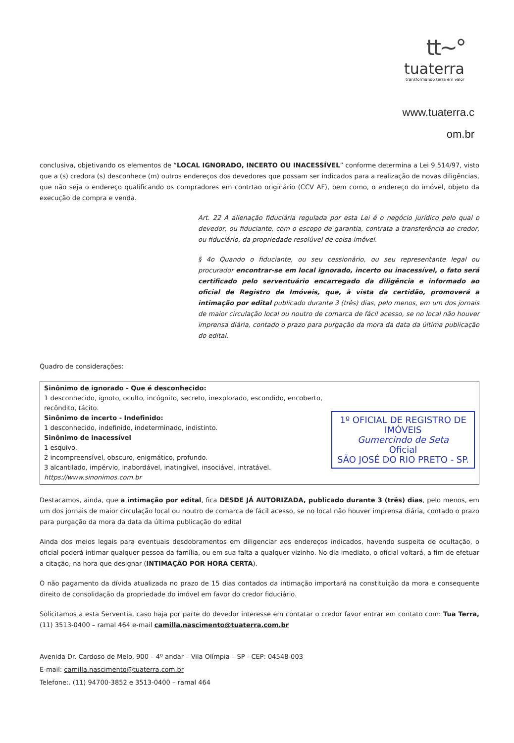tt~°
tuaterra
transformando terra em valor
www.tuaterra.c
om.br
conclusiva, objetivando os elementos de “LOCAL IGNORADO, INCERTO OU INACESSÍVEL” conforme determina a Lei 9.514/97, visto que a (s) credora (s) desconhece (m) outros endereços dos devedores que possam ser indicados para a realização de novas diligências, que não seja o endereço qualificando os compradores em contrtao originário (CCV AF), bem como, o endereço do imóvel, objeto da execução de compra e venda.
Art. 22 A alienação fiduciária regulada por esta Lei é o negócio jurídico pelo qual o devedor, ou fiduciante, com o escopo de garantia, contrata a transferência ao credor, ou fiduciário, da propriedade resolúvel de coisa imóvel.
§ 4o Quando o fiduciante, ou seu cessionário, ou seu representante legal ou procurador encontrar-se em local ignorado, incerto ou inacessível, o fato será certificado pelo serventuário encarregado da diligência e informado ao oficial de Registro de Imóveis, que, à vista da certidão, promoverá a intimação por edital publicado durante 3 (três) dias, pelo menos, em um dos jornais de maior circulação local ou noutro de comarca de fácil acesso, se no local não houver imprensa diária, contado o prazo para purgação da mora da data da última publicação do edital.
Quadro de considerações:
| Sinônimo de ignorado - Que é desconhecido: 1 desconhecido, ignoto, oculto, incógnito, secreto, inexplorado, escondido, encoberto, recôndito, tácito. Sinônimo de incerto - Indefinido: 1 desconhecido, indefinido, indeterminado, indistinto. Sinônimo de inacessível 1 esquivo. 2 incompreensível, obscuro, enigmático, profundo. 3 alcantilado, impérvio, inabordável, inatingível, insociável, intratável. https://www.sinonimos.com.br | 1º OFICIAL DE REGISTRO DE IMÓVEIS Gumercindo de Seta Oficial SÃO JOSÉ DO RIO PRETO - SP. |
Destacamos, ainda, que a intimação por edital, fica DESDE JÁ AUTORIZADA, publicado durante 3 (três) dias, pelo menos, em um dos jornais de maior circulação local ou noutro de comarca de fácil acesso, se no local não houver imprensa diária, contado o prazo para purgação da mora da data da última publicação do edital
Ainda dos meios legais para eventuais desdobramentos em diligenciar aos endereços indicados, havendo suspeita de ocultação, o oficial poderá intimar qualquer pessoa da família, ou em sua falta a qualquer vizinho. No dia imediato, o oficial voltará, a fim de efetuar a citação, na hora que designar (INTIMAÇÃO POR HORA CERTA).
O não pagamento da dívida atualizada no prazo de 15 dias contados da intimação importará na constituição da mora e consequente direito de consolidação da propriedade do imóvel em favor do credor fiduciário.
Solicitamos a esta Serventia, caso haja por parte do devedor interesse em contatar o credor favor entrar em contato com: Tua Terra, (11) 3513-0400 – ramal 464 e-mail camilla.nascimento@tuaterra.com.br
Avenida Dr. Cardoso de Melo, 900 – 4º andar – Vila Olímpia – SP - CEP: 04548-003
E-mail: camilla.nascimento@tuaterra.com.br
Telefone:. (11) 94700-3852 e 3513-0400 – ramal 464